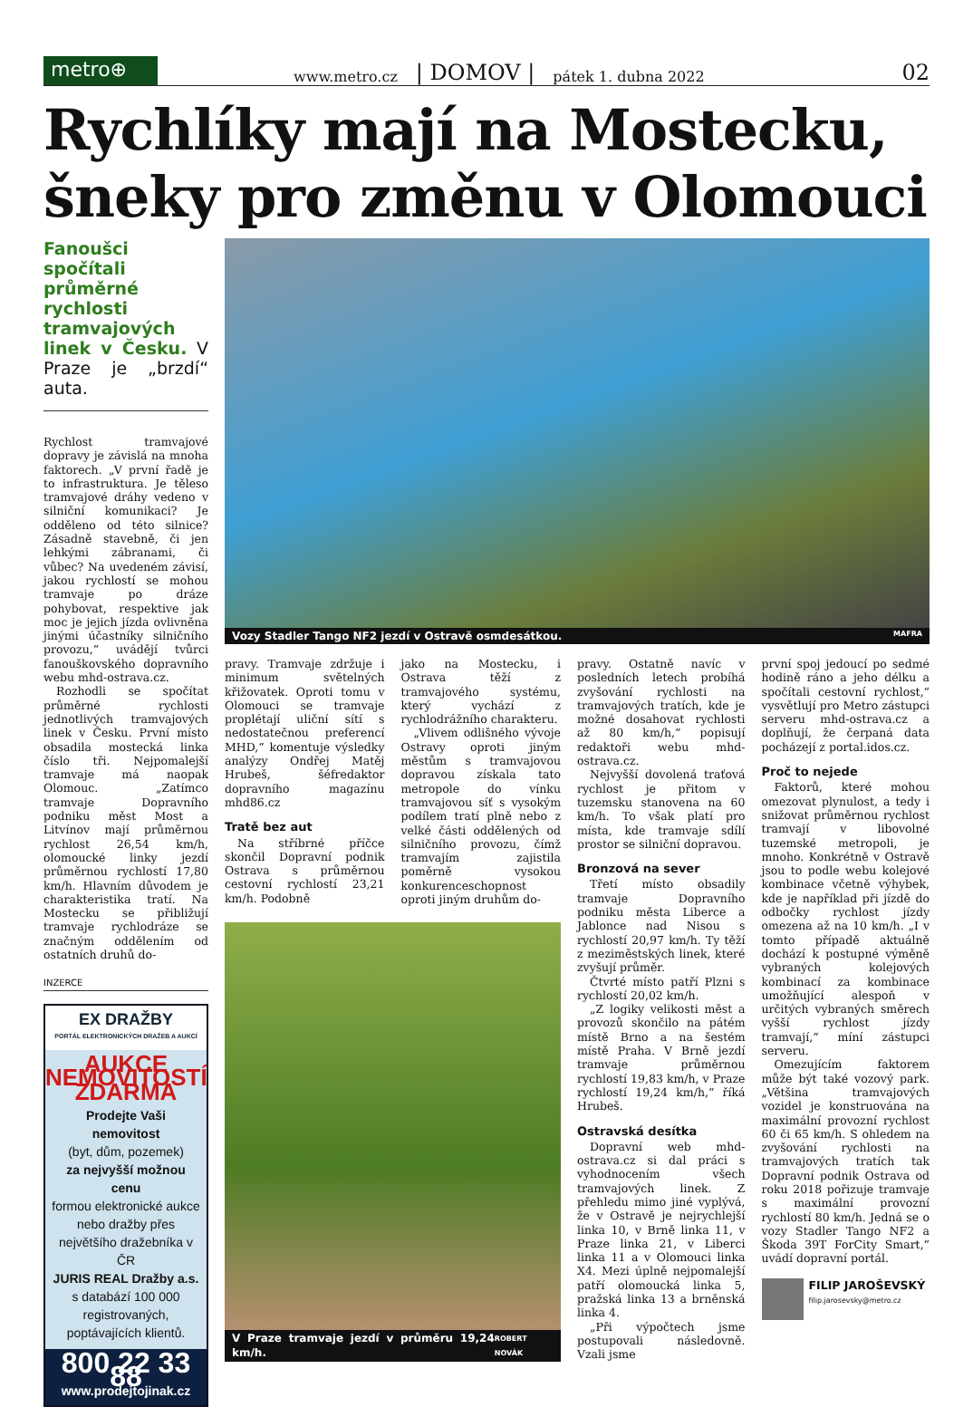metro⊕
www.metro.cz | DOMOV | pátek 1. dubna 2022 02
Rychlíky mají na Mostecku, šneky pro změnu v Olomouci
Fanoušci spočítali průměrné rychlosti tramvajových linek v Česku. V Praze je „brzdí“ auta.
Rychlost tramvajové dopravy je závislá na mnoha faktorech. „V první řadě je to infrastruktura. Je těleso tramvajové dráhy vedeno v silniční komunikaci? Je odděleno od této silnice? Zásadně stavebně, či jen lehkými zábranami, či vůbec? Na uvedeném závisí, jakou rychlostí se mohou tramvaje po dráze pohybovat, respektive jak moc je jejich jízda ovlivněna jinými účastníky silničního provozu,“ uvádějí tvůrci fanouškovského dopravního webu mhd-ostrava.cz.
Rozhodli se spočítat průměrné rychlosti jednotlivých tramvajových linek v Česku. První místo obsadila mostecká linka číslo tři. Nejpomalejší tramvaje má naopak Olomouc. „Zatímco tramvaje Dopravního podniku měst Most a Litvínov mají průměrnou rychlost 26,54 km/h, olomoucké linky jezdí průměrnou rychlostí 17,80 km/h. Hlavním důvodem je charakteristika tratí. Na Mostecku se přibližují tramvaje rychlodráze se značným oddělením od ostatních druhů do-
INZERCE
EX DRAŽBY
PORTÁL ELEKTRONICKÝCH DRAŽEB A AUKCÍ
AUKCE NEMOVITOSTÍ ZDARMA
Prodejte Vaši nemovitost
(byt, dům, pozemek)
za nejvyšší možnou cenu
formou elektronické aukce nebo dražby přes největšího dražebníka v ČR
JURIS REAL Dražby a.s.
s databází 100 000 registrovaných, poptávajících klientů.
800 22 33 88
www.prodejtojinak.cz
Vozy Stadler Tango NF2 jezdí v Ostravě osmdesátkou. MAFRA
pravy. Tramvaje zdržuje i minimum světelných křižovatek. Oproti tomu v Olomouci se tramvaje proplétají uliční sítí s nedostatečnou preferencí MHD,“ komentuje výsledky analýzy Ondřej Matěj Hrubeš, šéfredaktor dopravního magazínu mhd86.cz
Tratě bez aut
Na stříbrné příčce skončil Dopravní podnik Ostrava s průměrnou cestovní rychlostí 23,21 km/h. Podobně
jako na Mostecku, i Ostrava těží z tramvajového systému, který vychází z rychlodrážního charakteru.
„Vlivem odlišného vývoje Ostravy oproti jiným městům s tramvajovou dopravou získala tato metropole do vínku tramvajovou síť s vysokým podílem tratí plně nebo z velké části oddělených od silničního provozu, čímž tramvajím zajistila poměrně vysokou konkurenceschopnost oproti jiným druhům do-
V Praze tramvaje jezdí v průměru 19,24 km/h. ROBERT NOVÁK
pravy. Ostatně navíc v posledních letech probíhá zvyšování rychlosti na tramvajových tratích, kde je možné dosahovat rychlosti až 80 km/h,“ popisují redaktoři webu mhd-ostrava.cz.
Nejvyšší dovolená traťová rychlost je přitom v tuzemsku stanovena na 60 km/h. To však platí pro místa, kde tramvaje sdílí prostor se silniční dopravou.
Bronzová na sever
Třetí místo obsadily tramvaje Dopravního podniku města Liberce a Jablonce nad Nisou s rychlostí 20,97 km/h. Ty těží z meziměstských linek, které zvyšují průměr.
Čtvrté místo patří Plzni s rychlostí 20,02 km/h.
„Z logiky velikosti měst a provozů skončilo na pátém místě Brno a na šestém místě Praha. V Brně jezdí tramvaje průměrnou rychlostí 19,83 km/h, v Praze rychlostí 19,24 km/h,“ říká Hrubeš.
Ostravská desítka
Dopravní web mhd-ostrava.cz si dal práci s vyhodnocením všech tramvajových linek. Z přehledu mimo jiné vyplývá, že v Ostravě je nejrychlejší linka 10, v Brně linka 11, v Praze linka 21, v Liberci linka 11 a v Olomouci linka X4. Mezi úplně nejpomalejší patří olomoucká linka 5, pražská linka 13 a brněnská linka 4.
„Při výpočtech jsme postupovali následovně. Vzali jsme
první spoj jedoucí po sedmé hodině ráno a jeho délku a spočítali cestovní rychlost,“ vysvětlují pro Metro zástupci serveru mhd-ostrava.cz a doplňují, že čerpaná data pocházejí z portal.idos.cz.
Proč to nejede
Faktorů, které mohou omezovat plynulost, a tedy i snižovat průměrnou rychlost tramvají v libovolné tuzemské metropoli, je mnoho. Konkrétně v Ostravě jsou to podle webu kolejové kombinace včetně výhybek, kde je například při jízdě do odbočky rychlost jízdy omezena až na 10 km/h. „I v tomto případě aktuálně dochází k postupné výměně vybraných kolejových kombinací za kombinace umožňující alespoň v určitých vybraných směrech vyšší rychlost jízdy tramvají,“ míní zástupci serveru.
Omezujícím faktorem může být také vozový park. „Většina tramvajových vozidel je konstruována na maximální provozní rychlost 60 či 65 km/h. S ohledem na zvyšování rychlosti na tramvajových tratích tak Dopravní podnik Ostrava od roku 2018 pořizuje tramvaje s maximální provozní rychlostí 80 km/h. Jedná se o vozy Stadler Tango NF2 a Škoda 39T ForCity Smart,“ uvádí dopravní portál.
FILIP JAROŠEVSKÝ
filip.jarosevsky@metro.cz